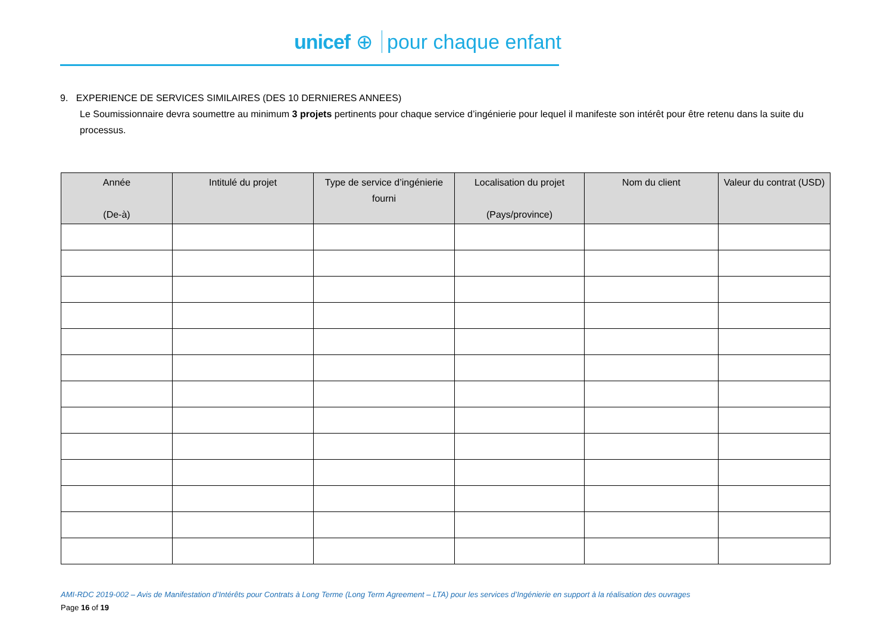unicef ⊕ pour chaque enfant
9. EXPERIENCE DE SERVICES SIMILAIRES (DES 10 DERNIERES ANNEES)
Le Soumissionnaire devra soumettre au minimum 3 projets pertinents pour chaque service d’ingénierie pour lequel il manifeste son intérêt pour être retenu dans la suite du processus.
| Année (De-à) | Intitulé du projet | Type de service d’ingénierie fourni | Localisation du projet (Pays/province) | Nom du client | Valeur du contrat (USD) |
| --- | --- | --- | --- | --- | --- |
AMI-RDC 2019-002 – Avis de Manifestation d’Intérêts pour Contrats à Long Terme (Long Term Agreement – LTA) pour les services d’Ingénierie en support à la réalisation des ouvrages
Page 16 of 19